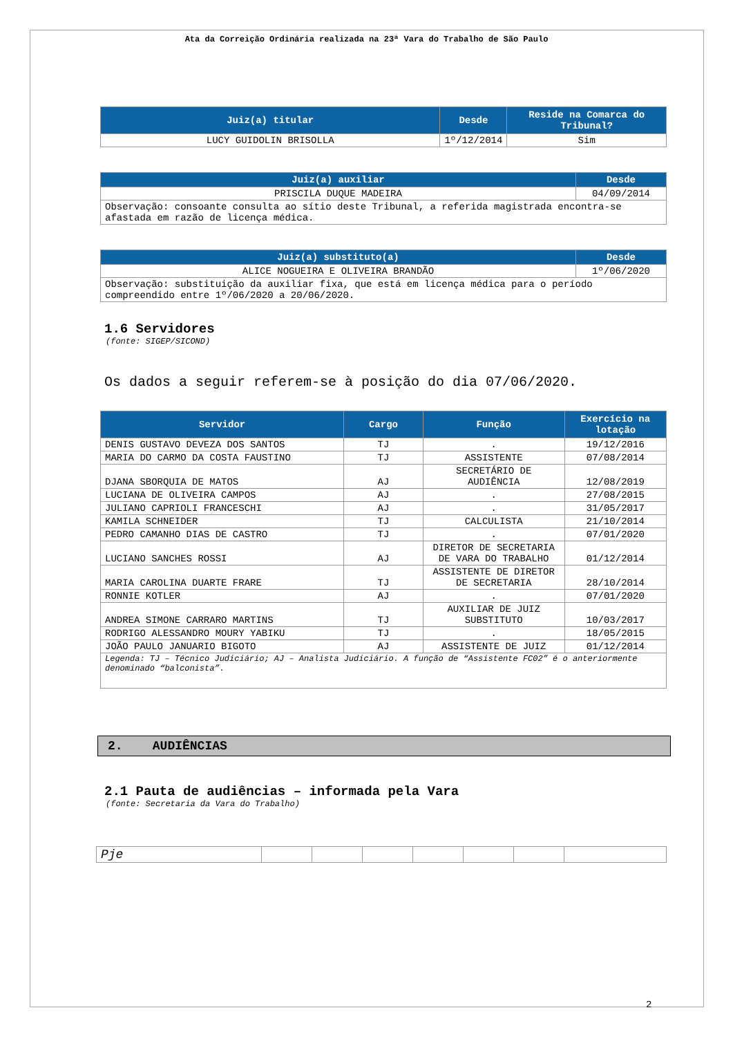Ata da Correição Ordinária realizada na 23ª Vara do Trabalho de São Paulo
| Juiz(a) titular | Desde | Reside na Comarca do Tribunal? |
| --- | --- | --- |
| LUCY GUIDOLIN BRISOLLA | 1º/12/2014 | Sim |
| Juiz(a) auxiliar | Desde |
| --- | --- |
| PRISCILA DUQUE MADEIRA | 04/09/2014 |
| Observação: consoante consulta ao sítio deste Tribunal, a referida magistrada encontra-se afastada em razão de licença médica. | |
| Juiz(a) substituto(a) | Desde |
| --- | --- |
| ALICE NOGUEIRA E OLIVEIRA BRANDÃO | 1º/06/2020 |
| Observação: substituição da auxiliar fixa, que está em licença médica para o período compreendido entre 1º/06/2020 a 20/06/2020. | |
1.6 Servidores
(fonte: SIGEP/SICOND)
Os dados a seguir referem-se à posição do dia 07/06/2020.
| Servidor | Cargo | Função | Exercício na lotação |
| --- | --- | --- | --- |
| DENIS GUSTAVO DEVEZA DOS SANTOS | TJ | . | 19/12/2016 |
| MARIA DO CARMO DA COSTA FAUSTINO | TJ | ASSISTENTE | 07/08/2014 |
| DJANA SBORQUIA DE MATOS | AJ | SECRETÁRIO DE AUDIÊNCIA | 12/08/2019 |
| LUCIANA DE OLIVEIRA CAMPOS | AJ | . | 27/08/2015 |
| JULIANO CAPRIOLI FRANCESCHI | AJ | . | 31/05/2017 |
| KAMILA SCHNEIDER | TJ | CALCULISTA | 21/10/2014 |
| PEDRO CAMANHO DIAS DE CASTRO | TJ | . | 07/01/2020 |
| LUCIANO SANCHES ROSSI | AJ | DIRETOR DE SECRETARIA DE VARA DO TRABALHO | 01/12/2014 |
| MARIA CAROLINA DUARTE FRARE | TJ | ASSISTENTE DE DIRETOR DE SECRETARIA | 28/10/2014 |
| RONNIE KOTLER | AJ | . | 07/01/2020 |
| ANDREA SIMONE CARRARO MARTINS | TJ | AUXILIAR DE JUIZ SUBSTITUTO | 10/03/2017 |
| RODRIGO ALESSANDRO MOURY YABIKU | TJ | . | 18/05/2015 |
| JOÃO PAULO JANUARIO BIGOTO | AJ | ASSISTENTE DE JUIZ | 01/12/2014 |
| Legenda: TJ – Técnico Judiciário; AJ – Analista Judiciário. A função de “Assistente FC02” é o anteriormente denominado “balconista”. | | | |
2. AUDIÊNCIAS
2.1 Pauta de audiências – informada pela Vara
(fonte: Secretaria da Vara do Trabalho)
| Pje | | | | | | | |
2